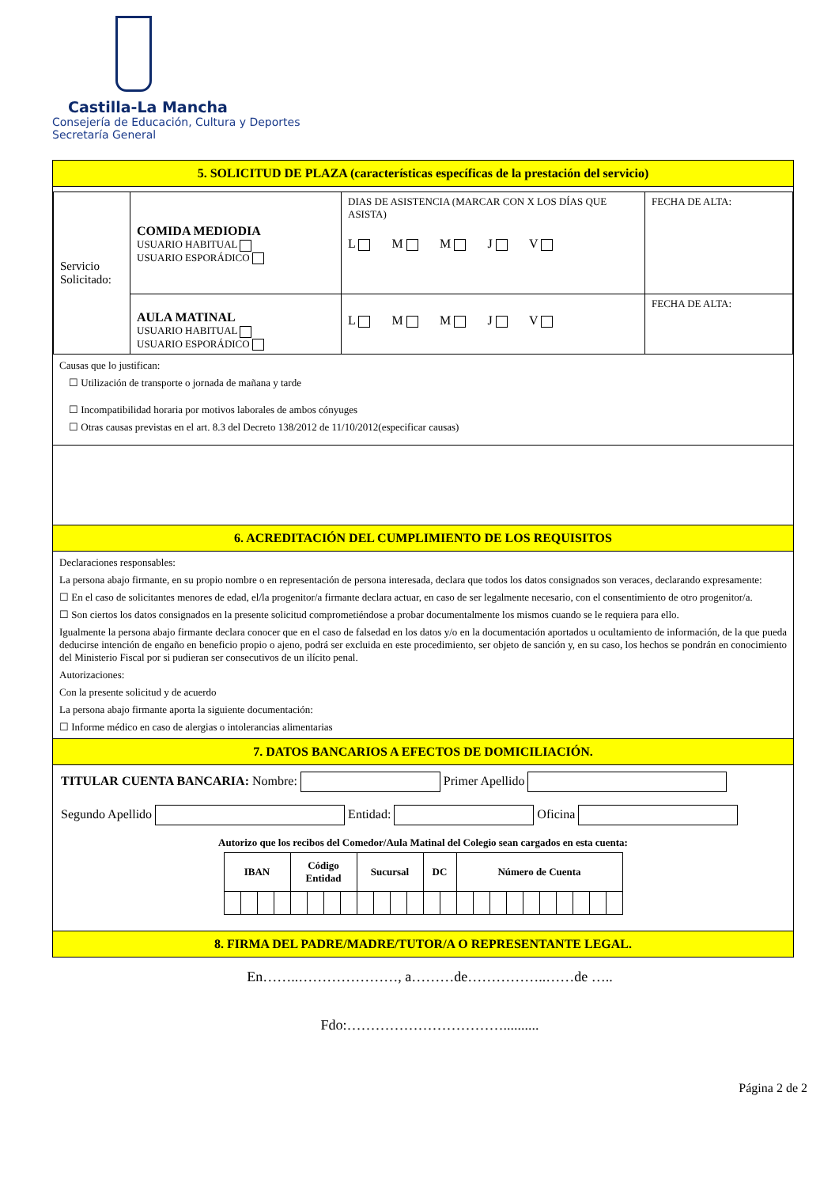Castilla-La Mancha
Consejería de Educación, Cultura y Deportes
Secretaría General
5. SOLICITUD DE PLAZA (características específicas de la prestación del servicio)
| Servicio Solicitado: | COMIDA MEDIODIA USUARIO HABITUAL USUARIO ESPORÁDICO | DIAS DE ASISTENCIA (MARCAR CON X LOS DÍAS QUE ASISTA) L M M J V | FECHA DE ALTA: |
| | AULA MATINAL USUARIO HABITUAL USUARIO ESPORÁDICO | L M M J V | FECHA DE ALTA: |
Causas que lo justifican:
☐ Utilización de transporte o jornada de mañana y tarde
☐ Incompatibilidad horaria por motivos laborales de ambos cónyuges
☐ Otras causas previstas en el art. 8.3 del Decreto 138/2012 de 11/10/2012(especificar causas)
6. ACREDITACIÓN DEL CUMPLIMIENTO DE LOS REQUISITOS
Declaraciones responsables:
La persona abajo firmante, en su propio nombre o en representación de persona interesada, declara que todos los datos consignados son veraces, declarando expresamente:
☐ En el caso de solicitantes menores de edad, el/la progenitor/a firmante declara actuar, en caso de ser legalmente necesario, con el consentimiento de otro progenitor/a.
☐ Son ciertos los datos consignados en la presente solicitud comprometiéndose a probar documentalmente los mismos cuando se le requiera para ello.
Igualmente la persona abajo firmante declara conocer que en el caso de falsedad en los datos y/o en la documentación aportados u ocultamiento de información, de la que pueda deducirse intención de engaño en beneficio propio o ajeno, podrá ser excluida en este procedimiento, ser objeto de sanción y, en su caso, los hechos se pondrán en conocimiento del Ministerio Fiscal por si pudieran ser consecutivos de un ilícito penal.
Autorizaciones:
Con la presente solicitud y de acuerdo
La persona abajo firmante aporta la siguiente documentación:
☐ Informe médico en caso de alergias o intolerancias alimentarias
7. DATOS BANCARIOS A EFECTOS DE DOMICILIACIÓN.
TITULAR CUENTA BANCARIA: Nombre: Primer Apellido
Segundo Apellido Entidad: Oficina
Autorizo que los recibos del Comedor/Aula Matinal del Colegio sean cargados en esta cuenta:
| IBAN | | | | Código Entidad | | | | Sucursal | | | | DC | | Número de Cuenta | | | | | | | | | |
| --- | --- | --- | --- | --- | --- | --- | --- | --- | --- | --- | --- | --- | --- | --- | --- | --- | --- | --- | --- | --- | --- | --- | --- |
8. FIRMA DEL PADRE/MADRE/TUTOR/A O REPRESENTANTE LEGAL.
En……..…………………, a………de……………..……de …..
Fdo:……………………………..........
Página 2 de 2